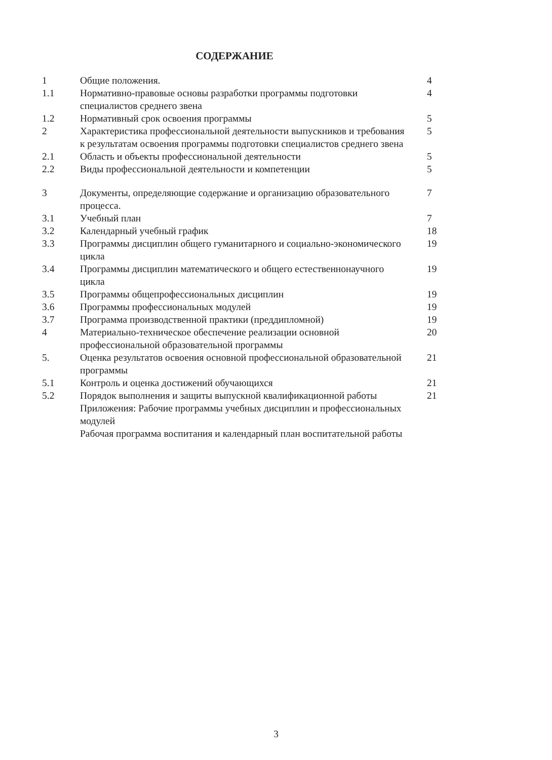СОДЕРЖАНИЕ
| 1 | Общие положения. | 4 |
| 1.1 | Нормативно-правовые основы разработки программы подготовки специалистов среднего звена | 4 |
| 1.2 | Нормативный срок освоения программы | 5 |
| 2 | Характеристика профессиональной деятельности выпускников и требования к результатам освоения программы подготовки специалистов среднего звена | 5 |
| 2.1 | Область и объекты профессиональной деятельности | 5 |
| 2.2 | Виды профессиональной деятельности и компетенции | 5 |
| 3 | Документы, определяющие содержание и организацию образовательного процесса. | 7 |
| 3.1 | Учебный план | 7 |
| 3.2 | Календарный учебный график | 18 |
| 3.3 | Программы дисциплин общего гуманитарного и социально-экономического цикла | 19 |
| 3.4 | Программы дисциплин математического и общего естественнонаучного цикла | 19 |
| 3.5 | Программы общепрофессиональных дисциплин | 19 |
| 3.6 | Программы профессиональных модулей | 19 |
| 3.7 | Программа производственной практики (преддипломной) | 19 |
| 4 | Материально-техническое обеспечение реализации основной профессиональной образовательной программы | 20 |
| 5. | Оценка результатов освоения основной профессиональной образовательной программы | 21 |
| 5.1 | Контроль и оценка достижений обучающихся | 21 |
| 5.2 | Порядок выполнения и защиты выпускной квалификационной работы | 21 |
| | Приложения: Рабочие программы учебных дисциплин и профессиональных модулей | |
| | Рабочая программа воспитания и календарный план воспитательной работы | |
3